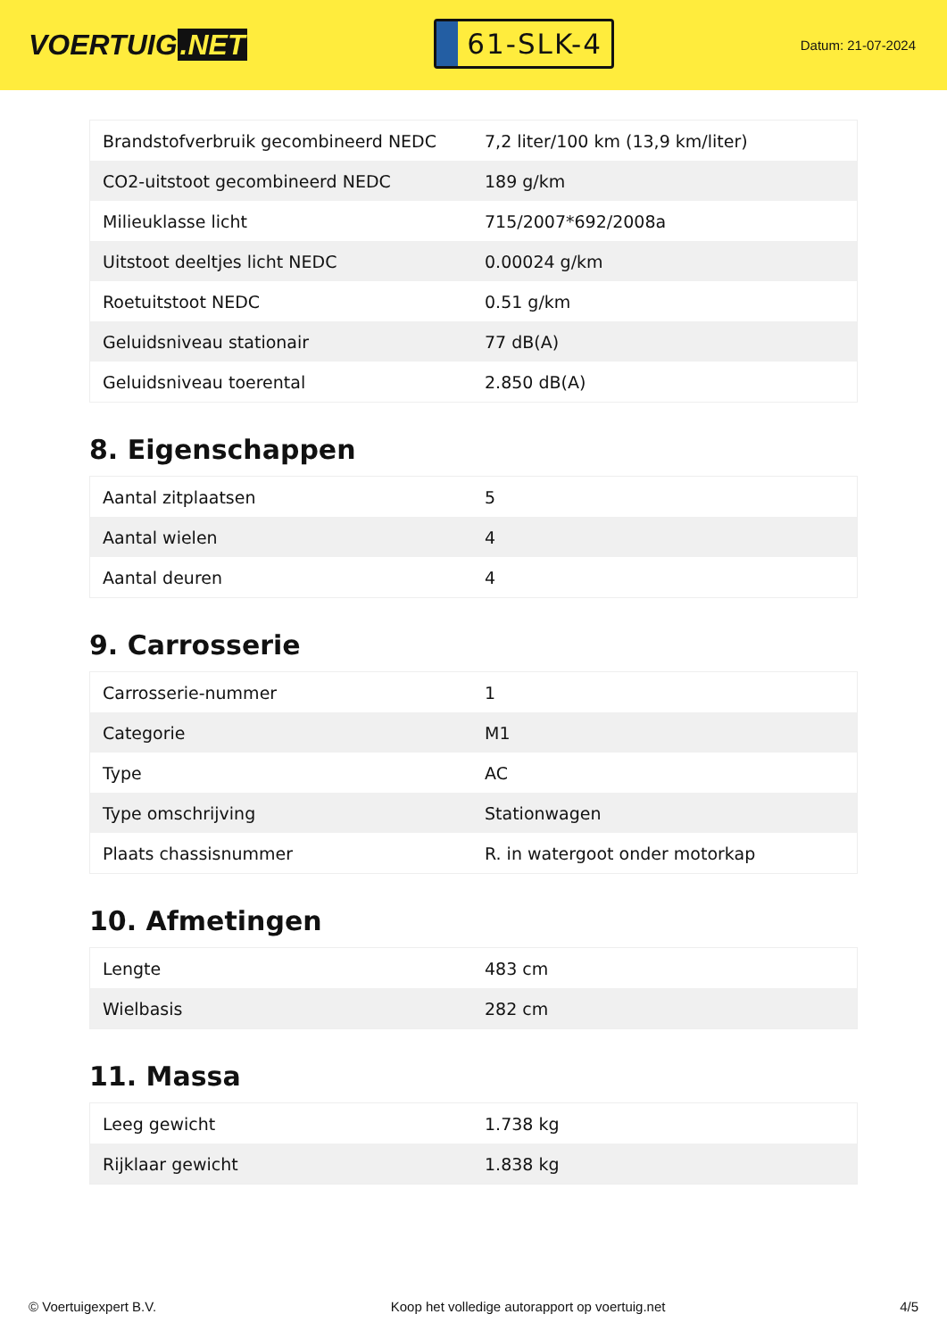VOERTUIG.NET
61-SLK-4
Datum: 21-07-2024
| Brandstofverbruik gecombineerd NEDC | 7,2 liter/100 km (13,9 km/liter) |
| CO2-uitstoot gecombineerd NEDC | 189 g/km |
| Milieuklasse licht | 715/2007*692/2008a |
| Uitstoot deeltjes licht NEDC | 0.00024 g/km |
| Roetuitstoot NEDC | 0.51 g/km |
| Geluidsniveau stationair | 77 dB(A) |
| Geluidsniveau toerental | 2.850 dB(A) |
8. Eigenschappen
| Aantal zitplaatsen | 5 |
| Aantal wielen | 4 |
| Aantal deuren | 4 |
9. Carrosserie
| Carrosserie-nummer | 1 |
| Categorie | M1 |
| Type | AC |
| Type omschrijving | Stationwagen |
| Plaats chassisnummer | R. in watergoot onder motorkap |
10. Afmetingen
| Lengte | 483 cm |
| Wielbasis | 282 cm |
11. Massa
| Leeg gewicht | 1.738 kg |
| Rijklaar gewicht | 1.838 kg |
© Voertuigexpert B.V. Koop het volledige autorapport op voertuig.net 4/5